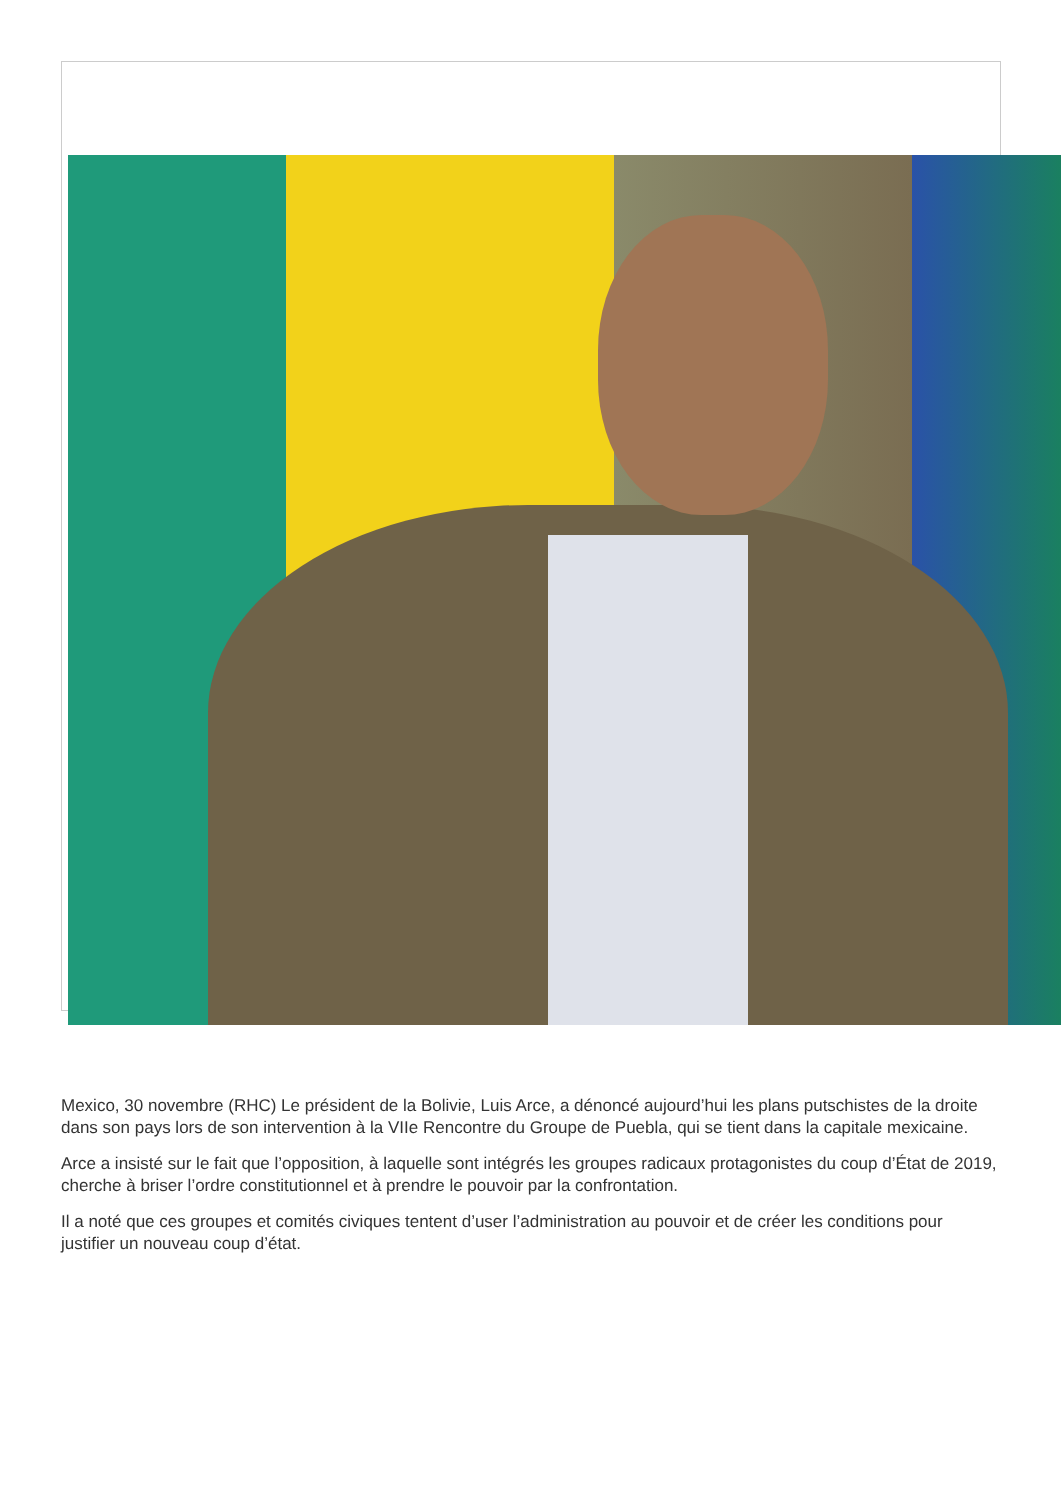Mexico, 30 novembre (RHC) Le président de la Bolivie, Luis Arce, a dénoncé aujourd’hui les plans putschistes de la droite dans son pays lors de son intervention à la VIIe Rencontre du Groupe de Puebla, qui se tient dans la capitale mexicaine.
Arce a insisté sur le fait que l’opposition, à laquelle sont intégrés les groupes radicaux protagonistes du coup d’État de 2019, cherche à briser l’ordre constitutionnel et à prendre le pouvoir par la confrontation.
Il a noté que ces groupes et comités civiques tentent d’user l’administration au pouvoir et de créer les conditions pour justifier un nouveau coup d’état.